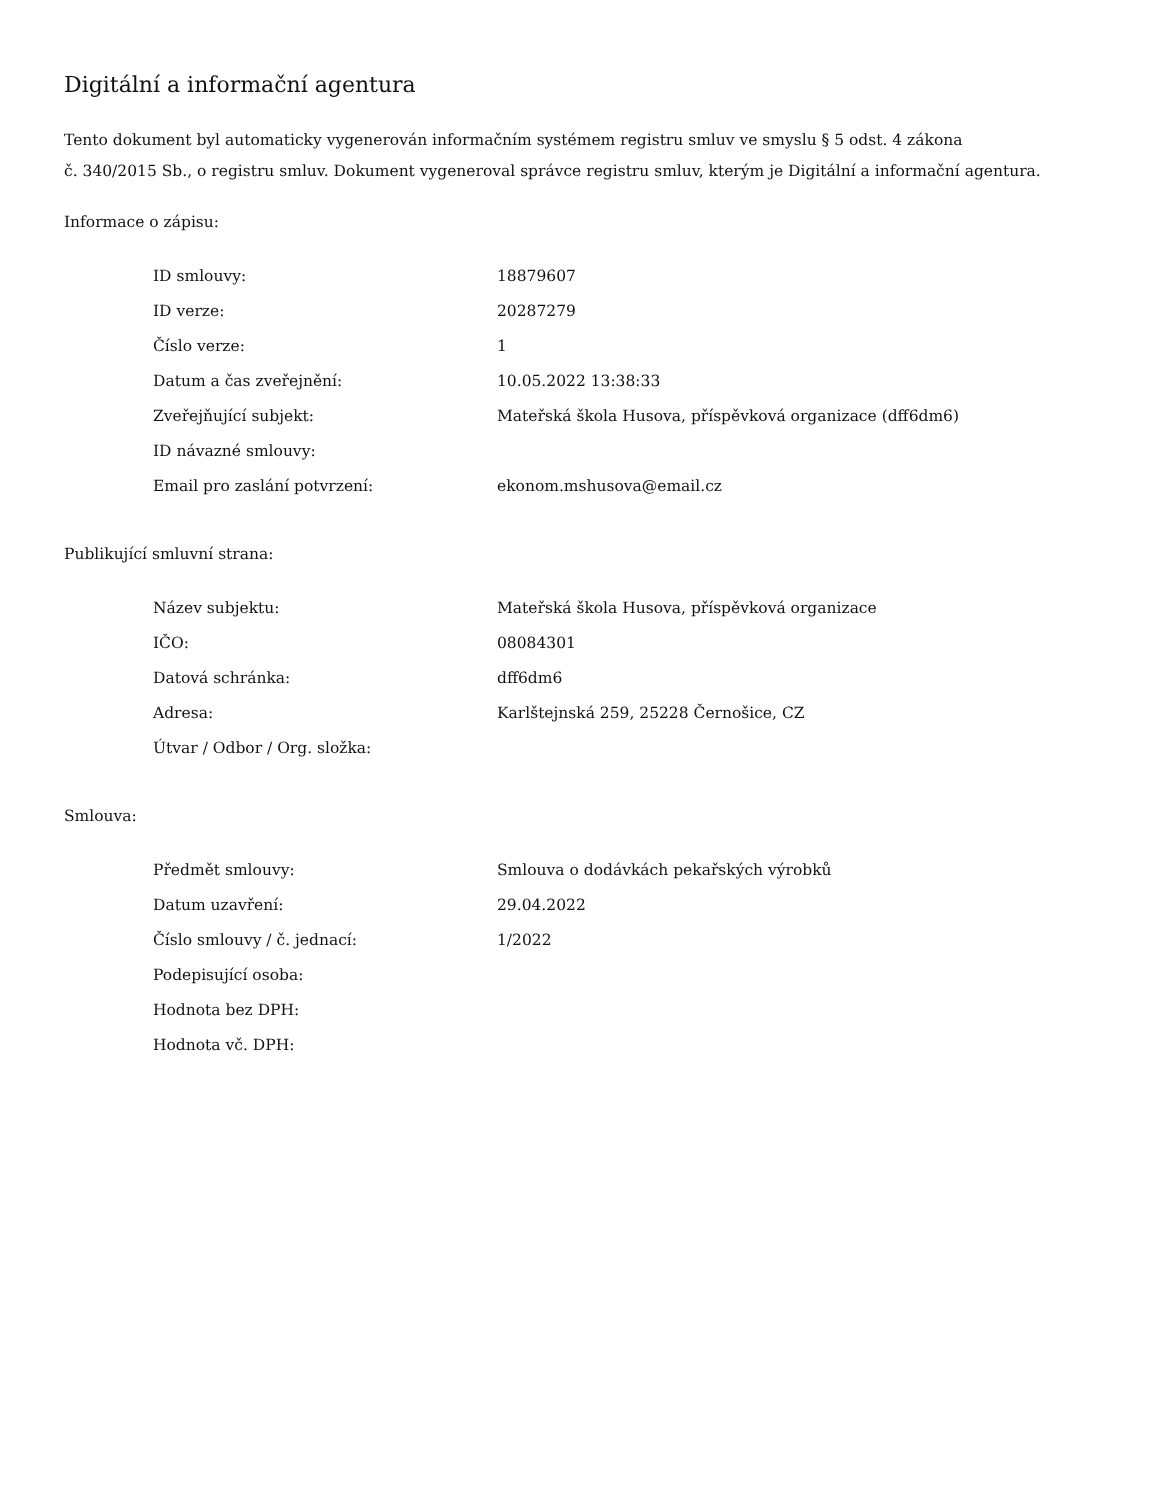Digitální a informační agentura
Tento dokument byl automaticky vygenerován informačním systémem registru smluv ve smyslu § 5 odst. 4 zákona
č. 340/2015 Sb., o registru smluv. Dokument vygeneroval správce registru smluv, kterým je Digitální a informační agentura.
Informace o zápisu:
| ID smlouvy: | 18879607 |
| ID verze: | 20287279 |
| Číslo verze: | 1 |
| Datum a čas zveřejnění: | 10.05.2022 13:38:33 |
| Zveřejňující subjekt: | Mateřská škola Husova, příspěvková organizace (dff6dm6) |
| ID návazné smlouvy: | |
| Email pro zaslání potvrzení: | ekonom.mshusova@email.cz |
Publikující smluvní strana:
| Název subjektu: | Mateřská škola Husova, příspěvková organizace |
| IČO: | 08084301 |
| Datová schránka: | dff6dm6 |
| Adresa: | Karlštejnská 259, 25228 Černošice, CZ |
| Útvar / Odbor / Org. složka: | |
Smlouva:
| Předmět smlouvy: | Smlouva o dodávkách pekařských výrobků |
| Datum uzavření: | 29.04.2022 |
| Číslo smlouvy / č. jednací: | 1/2022 |
| Podepisující osoba: | |
| Hodnota bez DPH: | |
| Hodnota vč. DPH: | |